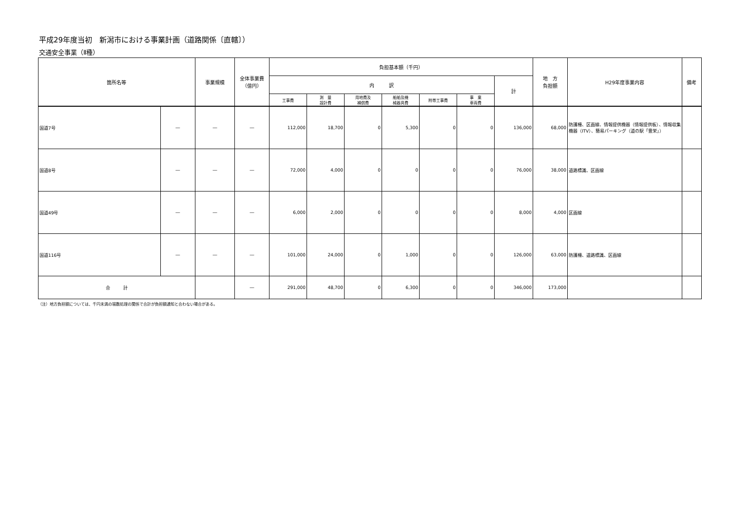平成29年度当初　新潟市における事業計画（道路関係〔直轄〕）
交通安全事業（Ⅱ種）
| 箇所名等 | | 事業規模 | 全体事業費 （億円） | 負担基本額（千円） | | | | | | | 地 方 負担額 | H29年度事業内容 | 備考 |
| --- | --- | --- | --- | --- | --- | --- | --- | --- | --- | --- | --- | --- | --- |
| | | | | 内 訳 | | | | | | 計 | | | |
| | | | | 工事費 | 測 量 設計費 | 用地費及 補償費 | 船舶及機 械器具費 | 附帯工事費 | 事 業 車両費 | | | | |
| 国道7号 | ― | ― | ― | 112,000 | 18,700 | 0 | 5,300 | 0 | 0 | 136,000 | 68,000 | 防護柵、区画線、情報提供機器（情報提供板）、情報収集機器（ITV）、簡易パーキング（道の駅「豊栄」） | |
| 国道8号 | ― | ― | ― | 72,000 | 4,000 | 0 | 0 | 0 | 0 | 76,000 | 38,000 | 道路標識、区画線 | |
| 国道49号 | ― | ― | ― | 6,000 | 2,000 | 0 | 0 | 0 | 0 | 8,000 | 4,000 | 区画線 | |
| 国道116号 | ― | ― | ― | 101,000 | 24,000 | 0 | 1,000 | 0 | 0 | 126,000 | 63,000 | 防護柵、道路標識、区画線 | |
| 合 計 | | | ― | 291,000 | 48,700 | 0 | 6,300 | 0 | 0 | 346,000 | 173,000 | | |
（注）地方負担額については、千円未満の端数処理の関係で合計が負担額通知と合わない場合がある。